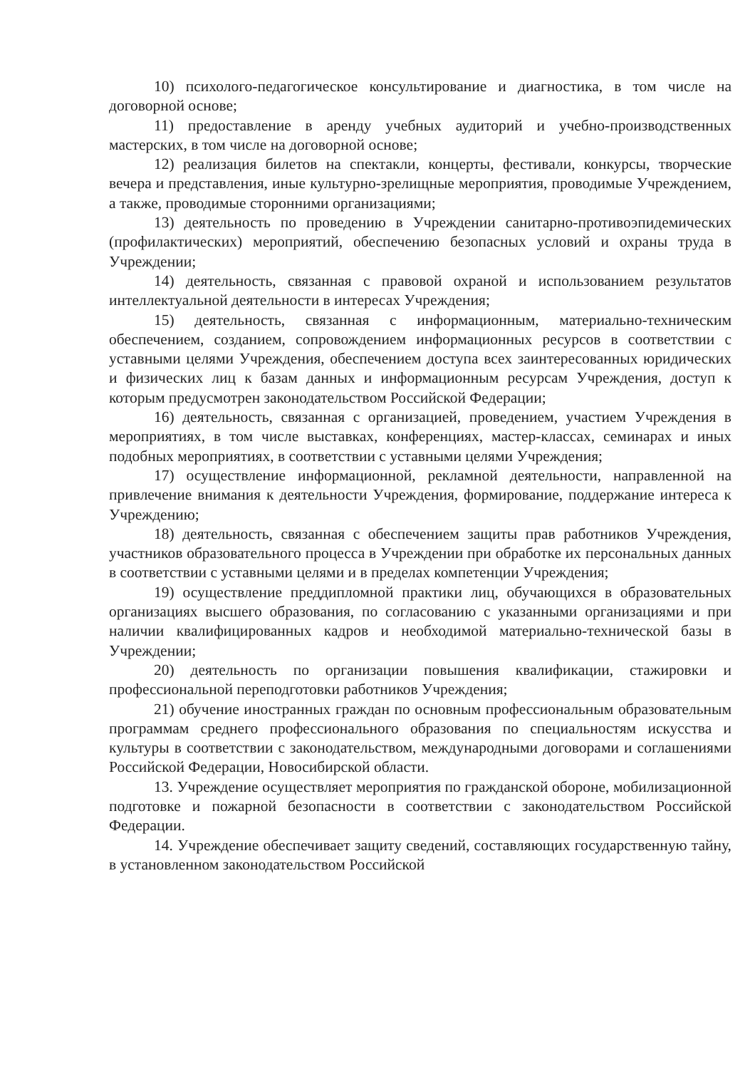10) психолого-педагогическое консультирование и диагностика, в том числе на договорной основе;
11) предоставление в аренду учебных аудиторий и учебно-производственных мастерских, в том числе на договорной основе;
12) реализация билетов на спектакли, концерты, фестивали, конкурсы, творческие вечера и представления, иные культурно-зрелищные мероприятия, проводимые Учреждением, а также, проводимые сторонними организациями;
13) деятельность по проведению в Учреждении санитарно-противоэпидемических (профилактических) мероприятий, обеспечению безопасных условий и охраны труда в Учреждении;
14) деятельность, связанная с правовой охраной и использованием результатов интеллектуальной деятельности в интересах Учреждения;
15) деятельность, связанная с информационным, материально-техническим обеспечением, созданием, сопровождением информационных ресурсов в соответствии с уставными целями Учреждения, обеспечением доступа всех заинтересованных юридических и физических лиц к базам данных и информационным ресурсам Учреждения, доступ к которым предусмотрен законодательством Российской Федерации;
16) деятельность, связанная с организацией, проведением, участием Учреждения в мероприятиях, в том числе выставках, конференциях, мастер-классах, семинарах и иных подобных мероприятиях, в соответствии с уставными целями Учреждения;
17) осуществление информационной, рекламной деятельности, направленной на привлечение внимания к деятельности Учреждения, формирование, поддержание интереса к Учреждению;
18) деятельность, связанная с обеспечением защиты прав работников Учреждения, участников образовательного процесса в Учреждении при обработке их персональных данных в соответствии с уставными целями и в пределах компетенции Учреждения;
19) осуществление преддипломной практики лиц, обучающихся в образовательных организациях высшего образования, по согласованию с указанными организациями и при наличии квалифицированных кадров и необходимой материально-технической базы в Учреждении;
20) деятельность по организации повышения квалификации, стажировки и профессиональной переподготовки работников Учреждения;
21) обучение иностранных граждан по основным профессиональным образовательным программам среднего профессионального образования по специальностям искусства и культуры в соответствии с законодательством, международными договорами и соглашениями Российской Федерации, Новосибирской области.
13. Учреждение осуществляет мероприятия по гражданской обороне, мобилизационной подготовке и пожарной безопасности в соответствии с законодательством Российской Федерации.
14. Учреждение обеспечивает защиту сведений, составляющих государственную тайну, в установленном законодательством Российской